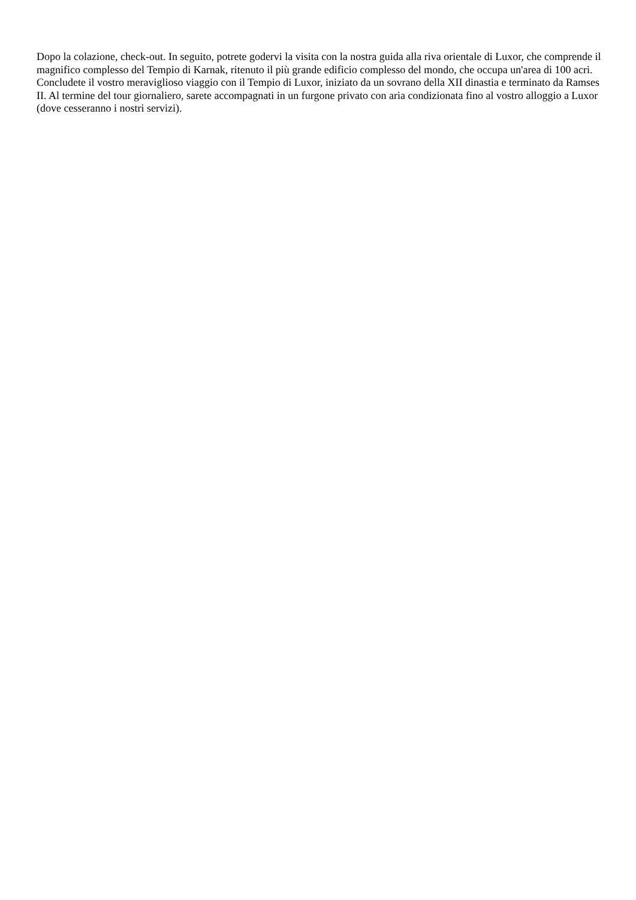Dopo la colazione, check-out. In seguito, potrete godervi la visita con la nostra guida alla riva orientale di Luxor, che comprende il magnifico complesso del Tempio di Karnak, ritenuto il più grande edificio complesso del mondo, che occupa un'area di 100 acri. Concludete il vostro meraviglioso viaggio con il Tempio di Luxor, iniziato da un sovrano della XII dinastia e terminato da Ramses II. Al termine del tour giornaliero, sarete accompagnati in un furgone privato con aria condizionata fino al vostro alloggio a Luxor (dove cesseranno i nostri servizi).